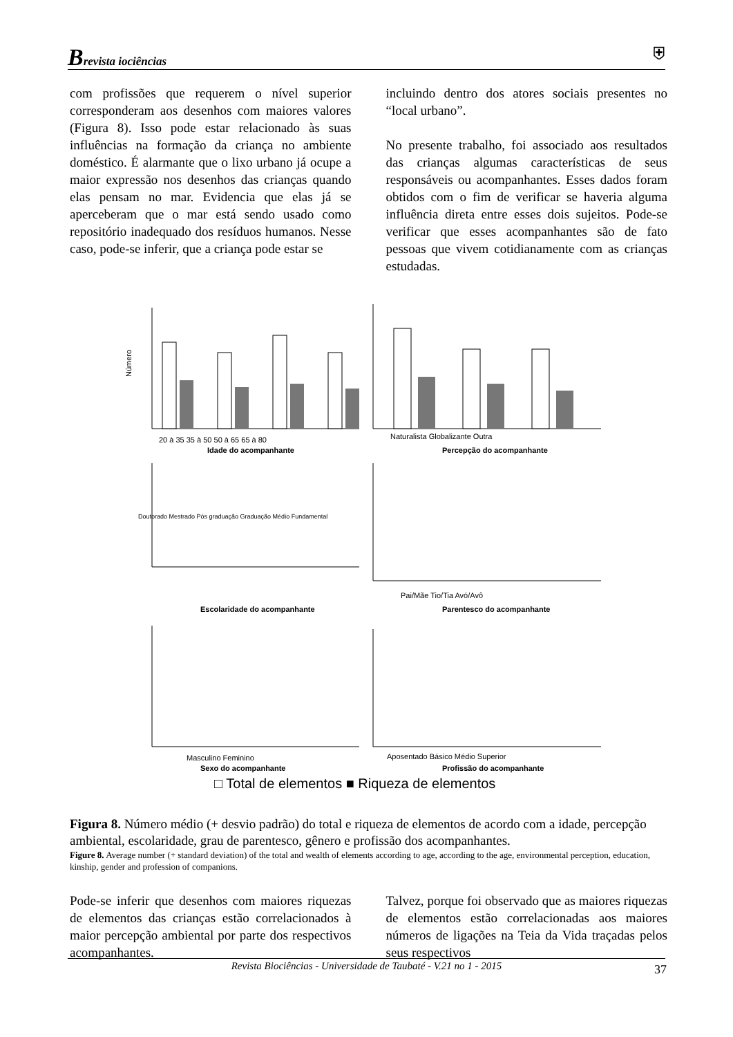Brevista iociências
⛨
com profissões que requerem o nível superior corresponderam aos desenhos com maiores valores (Figura 8). Isso pode estar relacionado às suas influências na formação da criança no ambiente doméstico. É alarmante que o lixo urbano já ocupe a maior expressão nos desenhos das crianças quando elas pensam no mar. Evidencia que elas já se aperceberam que o mar está sendo usado como repositório inadequado dos resíduos humanos. Nesse caso, pode-se inferir, que a criança pode estar se
incluindo dentro dos atores sociais presentes no “local urbano”.
No presente trabalho, foi associado aos resultados das crianças algumas características de seus responsáveis ou acompanhantes. Esses dados foram obtidos com o fim de verificar se haveria alguma influência direta entre esses dois sujeitos. Pode-se verificar que esses acompanhantes são de fato pessoas que vivem cotidianamente com as crianças estudadas.
Número
20 à 35 35 à 50 50 à 65 65 à 80
Idade do acompanhante
Naturalista Globalizante Outra
Percepção do acompanhante
Doutorado Mestrado Pós graduação Graduação Médio Fundamental
Escolaridade do acompanhante
Pai/Mãe Tio/Tia Avó/Avô
Parentesco do acompanhante
Masculino Feminino
Sexo do acompanhante
Aposentado Básico Médio Superior
Profissão do acompanhante
□ Total de elementos ■ Riqueza de elementos
Figura 8. Número médio (+ desvio padrão) do total e riqueza de elementos de acordo com a idade, percepção ambiental, escolaridade, grau de parentesco, gênero e profissão dos acompanhantes.
Figure 8. Average number (+ standard deviation) of the total and wealth of elements according to age, according to the age, environmental perception, education, kinship, gender and profession of companions.
Pode-se inferir que desenhos com maiores riquezas de elementos das crianças estão correlacionados à maior percepção ambiental por parte dos respectivos acompanhantes.
Talvez, porque foi observado que as maiores riquezas de elementos estão correlacionadas aos maiores números de ligações na Teia da Vida traçadas pelos seus respectivos
Revista Biociências - Universidade de Taubaté - V.21 no 1 - 2015
37